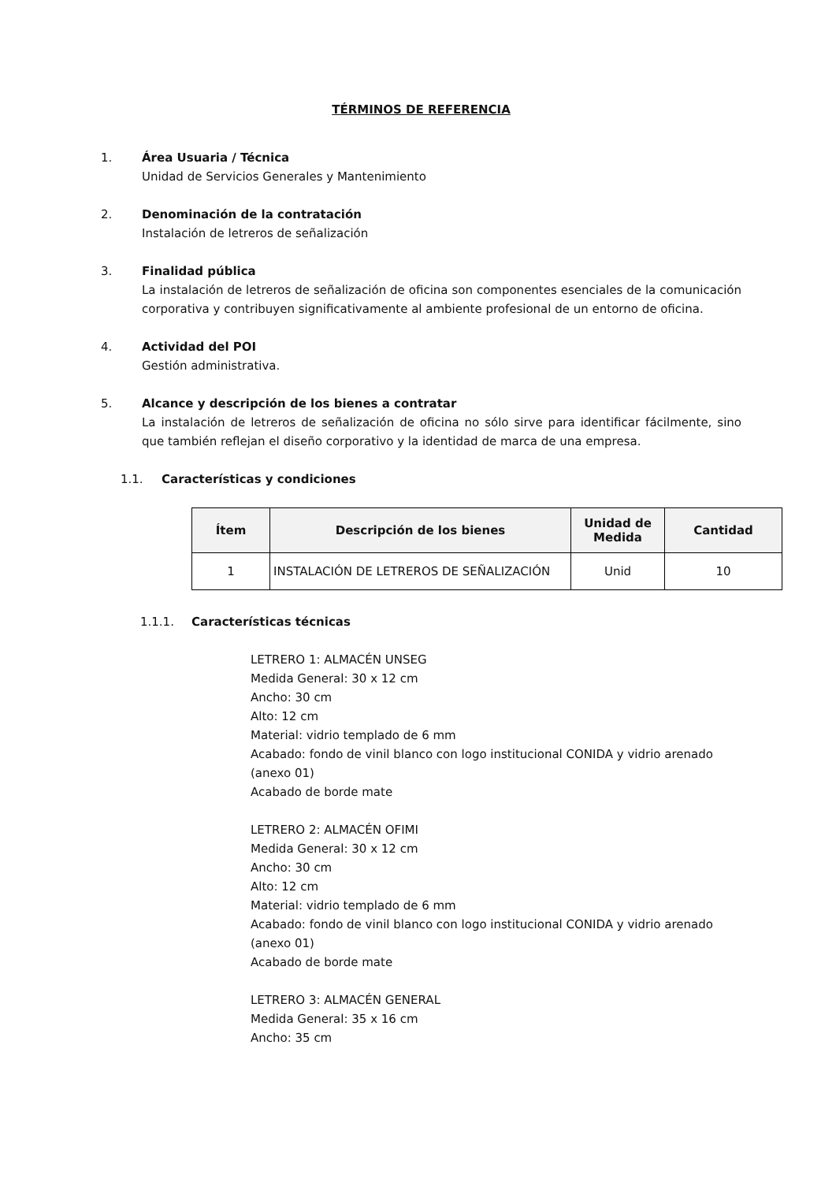TÉRMINOS DE REFERENCIA
1. Área Usuaria / Técnica
Unidad de Servicios Generales y Mantenimiento
2. Denominación de la contratación
Instalación de letreros de señalización
3. Finalidad pública
La instalación de letreros de señalización de oficina son componentes esenciales de la comunicación corporativa y contribuyen significativamente al ambiente profesional de un entorno de oficina.
4. Actividad del POI
Gestión administrativa.
5. Alcance y descripción de los bienes a contratar
La instalación de letreros de señalización de oficina no sólo sirve para identificar fácilmente, sino que también reflejan el diseño corporativo y la identidad de marca de una empresa.
1.1. Características y condiciones
| Ítem | Descripción de los bienes | Unidad de Medida | Cantidad |
| --- | --- | --- | --- |
| 1 | INSTALACIÓN DE LETREROS DE SEÑALIZACIÓN | Unid | 10 |
1.1.1. Características técnicas
LETRERO 1: ALMACÉN UNSEG
Medida General: 30 x 12 cm
Ancho: 30 cm
Alto: 12 cm
Material: vidrio templado de 6 mm
Acabado: fondo de vinil blanco con logo institucional CONIDA y vidrio arenado (anexo 01)
Acabado de borde mate
LETRERO 2: ALMACÉN OFIMI
Medida General: 30 x 12 cm
Ancho: 30 cm
Alto: 12 cm
Material: vidrio templado de 6 mm
Acabado: fondo de vinil blanco con logo institucional CONIDA y vidrio arenado (anexo 01)
Acabado de borde mate
LETRERO 3: ALMACÉN GENERAL
Medida General: 35 x 16 cm
Ancho: 35 cm